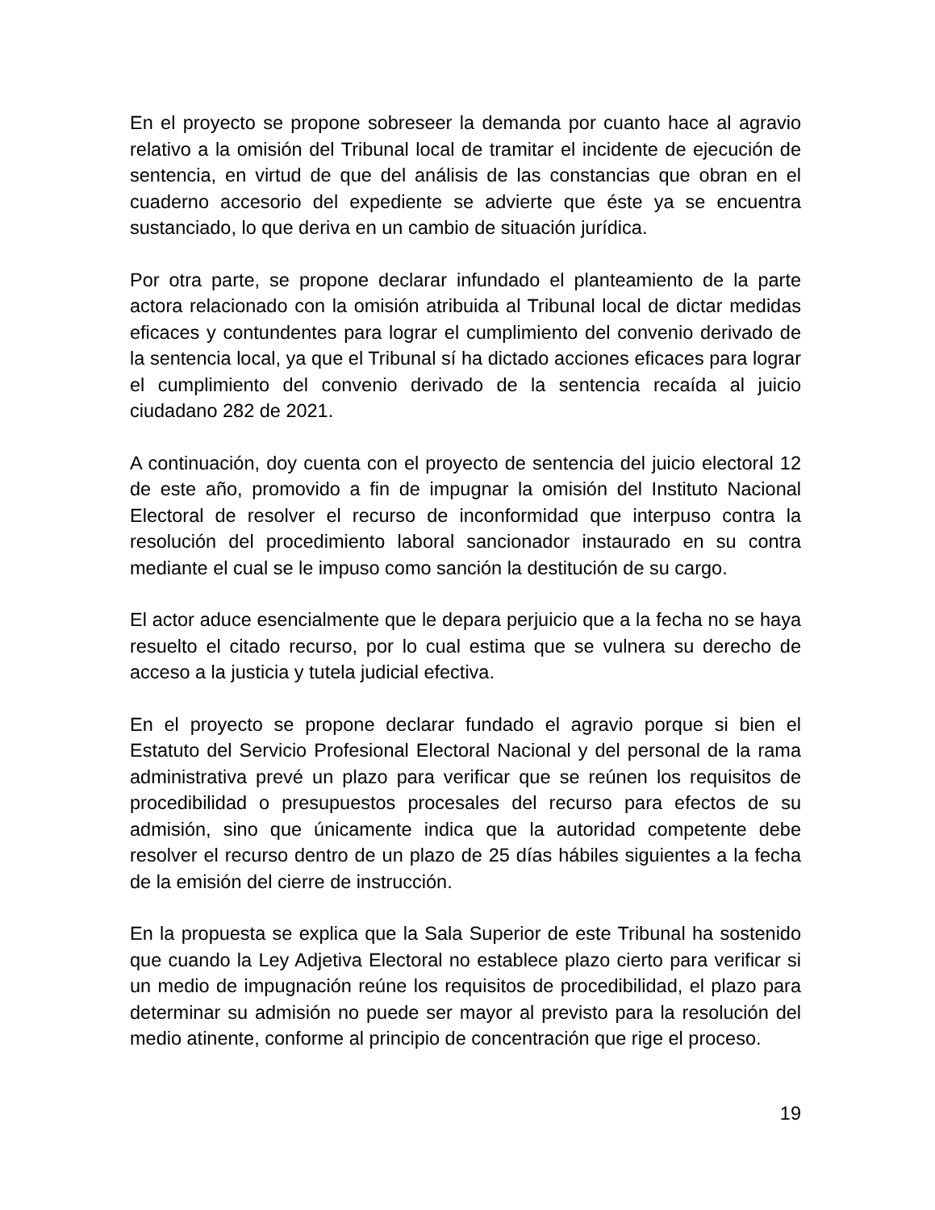En el proyecto se propone sobreseer la demanda por cuanto hace al agravio relativo a la omisión del Tribunal local de tramitar el incidente de ejecución de sentencia, en virtud de que del análisis de las constancias que obran en el cuaderno accesorio del expediente se advierte que éste ya se encuentra sustanciado, lo que deriva en un cambio de situación jurídica.
Por otra parte, se propone declarar infundado el planteamiento de la parte actora relacionado con la omisión atribuida al Tribunal local de dictar medidas eficaces y contundentes para lograr el cumplimiento del convenio derivado de la sentencia local, ya que el Tribunal sí ha dictado acciones eficaces para lograr el cumplimiento del convenio derivado de la sentencia recaída al juicio ciudadano 282 de 2021.
A continuación, doy cuenta con el proyecto de sentencia del juicio electoral 12 de este año, promovido a fin de impugnar la omisión del Instituto Nacional Electoral de resolver el recurso de inconformidad que interpuso contra la resolución del procedimiento laboral sancionador instaurado en su contra mediante el cual se le impuso como sanción la destitución de su cargo.
El actor aduce esencialmente que le depara perjuicio que a la fecha no se haya resuelto el citado recurso, por lo cual estima que se vulnera su derecho de acceso a la justicia y tutela judicial efectiva.
En el proyecto se propone declarar fundado el agravio porque si bien el Estatuto del Servicio Profesional Electoral Nacional y del personal de la rama administrativa prevé un plazo para verificar que se reúnen los requisitos de procedibilidad o presupuestos procesales del recurso para efectos de su admisión, sino que únicamente indica que la autoridad competente debe resolver el recurso dentro de un plazo de 25 días hábiles siguientes a la fecha de la emisión del cierre de instrucción.
En la propuesta se explica que la Sala Superior de este Tribunal ha sostenido que cuando la Ley Adjetiva Electoral no establece plazo cierto para verificar si un medio de impugnación reúne los requisitos de procedibilidad, el plazo para determinar su admisión no puede ser mayor al previsto para la resolución del medio atinente, conforme al principio de concentración que rige el proceso.
19